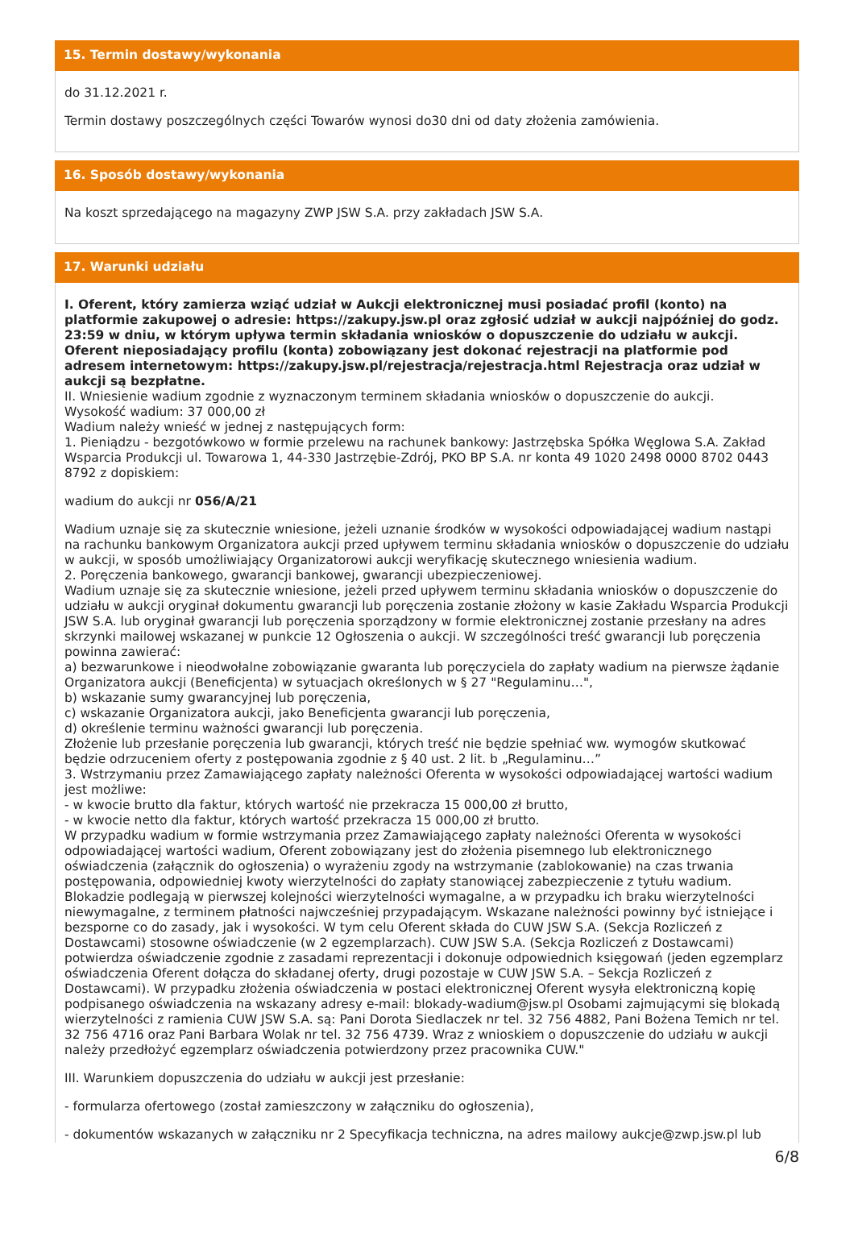15. Termin dostawy/wykonania
do 31.12.2021 r.
Termin dostawy poszczególnych części Towarów wynosi do30 dni od daty złożenia zamówienia.
16. Sposób dostawy/wykonania
Na koszt sprzedającego na magazyny ZWP JSW S.A. przy zakładach JSW S.A.
17. Warunki udziału
I. Oferent, który zamierza wziąć udział w Aukcji elektronicznej musi posiadać profil (konto) na platformie zakupowej o adresie: https://zakupy.jsw.pl oraz zgłosić udział w aukcji najpóźniej do godz. 23:59 w dniu, w którym upływa termin składania wniosków o dopuszczenie do udziału w aukcji. Oferent nieposiadający profilu (konta) zobowiązany jest dokonać rejestracji na platformie pod adresem internetowym: https://zakupy.jsw.pl/rejestracja/rejestracja.html Rejestracja oraz udział w aukcji są bezpłatne.
II. Wniesienie wadium zgodnie z wyznaczonym terminem składania wniosków o dopuszczenie do aukcji.
Wysokość wadium: 37 000,00 zł
Wadium należy wnieść w jednej z następujących form:
1. Pieniądzu - bezgotówkowo w formie przelewu na rachunek bankowy: Jastrzębska Spółka Węglowa S.A. Zakład Wsparcia Produkcji ul. Towarowa 1, 44-330 Jastrzębie-Zdrój, PKO BP S.A. nr konta 49 1020 2498 0000 8702 0443 8792 z dopiskiem:
wadium do aukcji nr 056/A/21
Wadium uznaje się za skutecznie wniesione, jeżeli uznanie środków w wysokości odpowiadającej wadium nastąpi na rachunku bankowym Organizatora aukcji przed upływem terminu składania wniosków o dopuszczenie do udziału w aukcji, w sposób umożliwiający Organizatorowi aukcji weryfikację skutecznego wniesienia wadium.
2. Poręczenia bankowego, gwarancji bankowej, gwarancji ubezpieczeniowej.
Wadium uznaje się za skutecznie wniesione, jeżeli przed upływem terminu składania wniosków o dopuszczenie do udziału w aukcji oryginał dokumentu gwarancji lub poręczenia zostanie złożony w kasie Zakładu Wsparcia Produkcji JSW S.A. lub oryginał gwarancji lub poręczenia sporządzony w formie elektronicznej zostanie przesłany na adres skrzynki mailowej wskazanej w punkcie 12 Ogłoszenia o aukcji. W szczególności treść gwarancji lub poręczenia powinna zawierać:
a) bezwarunkowe i nieodwołalne zobowiązanie gwaranta lub poręczyciela do zapłaty wadium na pierwsze żądanie Organizatora aukcji (Beneficjenta) w sytuacjach określonych w § 27 "Regulaminu…",
b) wskazanie sumy gwarancyjnej lub poręczenia,
c) wskazanie Organizatora aukcji, jako Beneficjenta gwarancji lub poręczenia,
d) określenie terminu ważności gwarancji lub poręczenia.
Złożenie lub przesłanie poręczenia lub gwarancji, których treść nie będzie spełniać ww. wymogów skutkować będzie odrzuceniem oferty z postępowania zgodnie z § 40 ust. 2 lit. b „Regulaminu…”
3. Wstrzymaniu przez Zamawiającego zapłaty należności Oferenta w wysokości odpowiadającej wartości wadium jest możliwe:
- w kwocie brutto dla faktur, których wartość nie przekracza 15 000,00 zł brutto,
- w kwocie netto dla faktur, których wartość przekracza 15 000,00 zł brutto.
W przypadku wadium w formie wstrzymania przez Zamawiającego zapłaty należności Oferenta w wysokości odpowiadającej wartości wadium, Oferent zobowiązany jest do złożenia pisemnego lub elektronicznego oświadczenia (załącznik do ogłoszenia) o wyrażeniu zgody na wstrzymanie (zablokowanie) na czas trwania postępowania, odpowiedniej kwoty wierzytelności do zapłaty stanowiącej zabezpieczenie z tytułu wadium. Blokadzie podlegają w pierwszej kolejności wierzytelności wymagalne, a w przypadku ich braku wierzytelności niewymagalne, z terminem płatności najwcześniej przypadającym. Wskazane należności powinny być istniejące i bezsporne co do zasady, jak i wysokości. W tym celu Oferent składa do CUW JSW S.A. (Sekcja Rozliczeń z Dostawcami) stosowne oświadczenie (w 2 egzemplarzach). CUW JSW S.A. (Sekcja Rozliczeń z Dostawcami) potwierdza oświadczenie zgodnie z zasadami reprezentacji i dokonuje odpowiednich księgowań (jeden egzemplarz oświadczenia Oferent dołącza do składanej oferty, drugi pozostaje w CUW JSW S.A. – Sekcja Rozliczeń z Dostawcami). W przypadku złożenia oświadczenia w postaci elektronicznej Oferent wysyła elektroniczną kopię podpisanego oświadczenia na wskazany adresy e-mail: blokady-wadium@jsw.pl Osobami zajmującymi się blokadą wierzytelności z ramienia CUW JSW S.A. są: Pani Dorota Siedlaczek nr tel. 32 756 4882, Pani Bożena Temich nr tel. 32 756 4716 oraz Pani Barbara Wolak nr tel. 32 756 4739. Wraz z wnioskiem o dopuszczenie do udziału w aukcji należy przedłożyć egzemplarz oświadczenia potwierdzony przez pracownika CUW."
III. Warunkiem dopuszczenia do udziału w aukcji jest przesłanie:
- formularza ofertowego (został zamieszczony w załączniku do ogłoszenia),
- dokumentów wskazanych w załączniku nr 2 Specyfikacja techniczna, na adres mailowy aukcje@zwp.jsw.pl lub
6/8